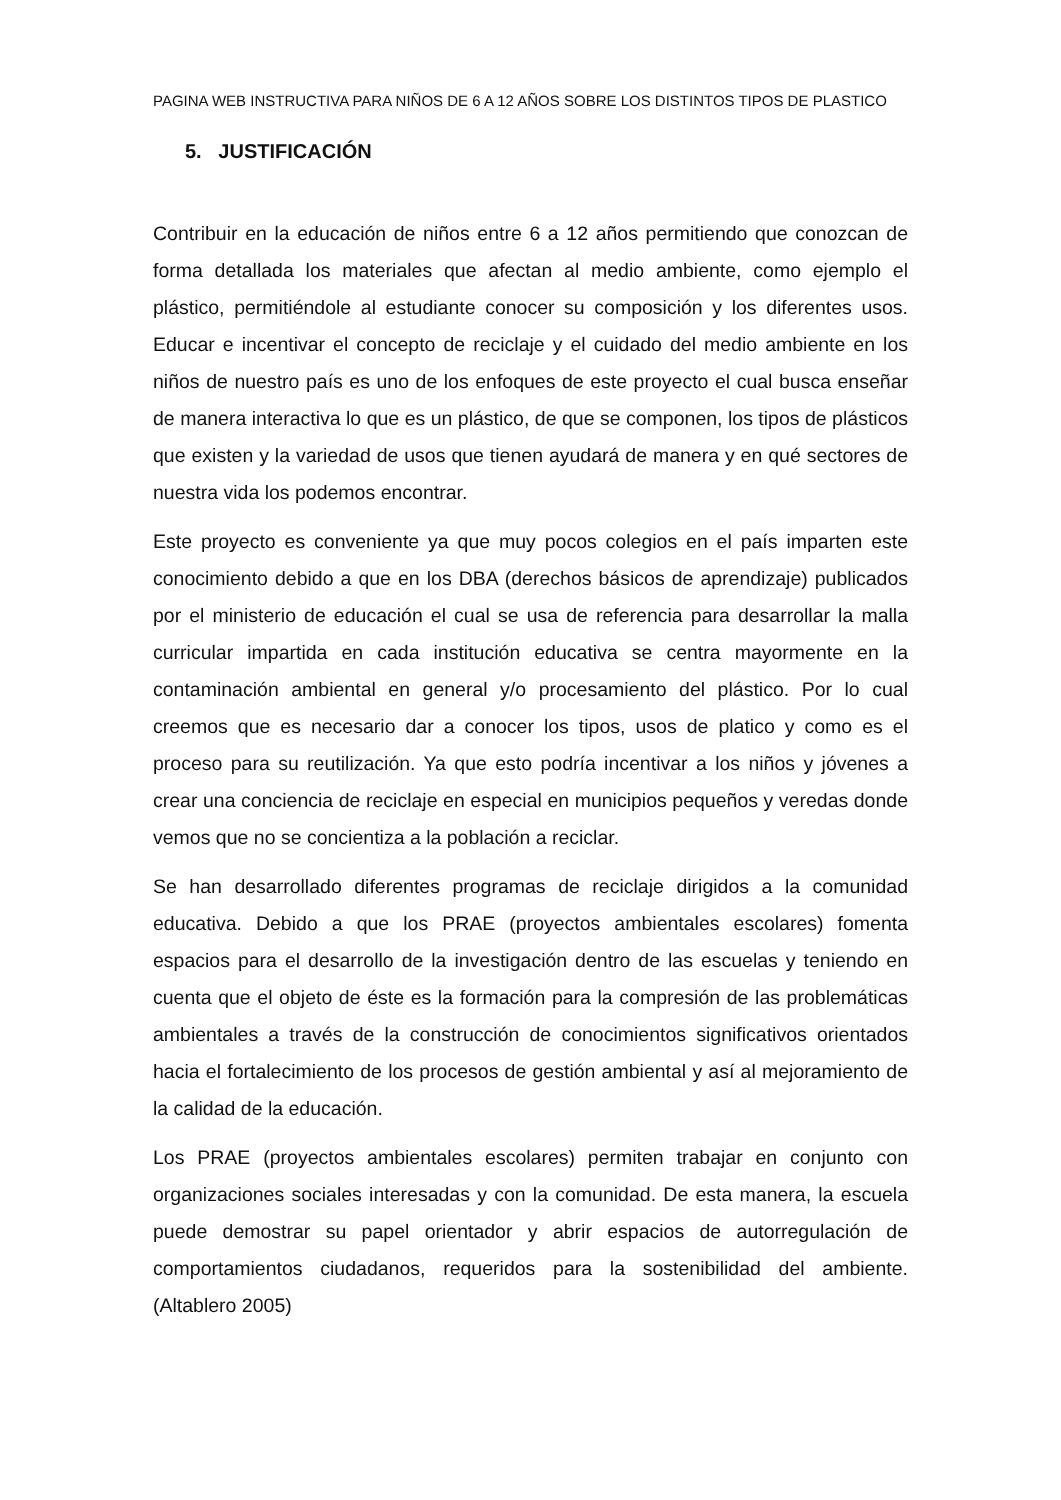PAGINA WEB INSTRUCTIVA PARA NIÑOS DE 6 A 12 AÑOS SOBRE LOS DISTINTOS TIPOS DE PLASTICO
5. JUSTIFICACIÓN
Contribuir en la educación de niños entre 6 a 12 años permitiendo que conozcan de forma detallada los materiales que afectan al medio ambiente, como ejemplo el plástico, permitiéndole al estudiante conocer su composición y los diferentes usos. Educar e incentivar el concepto de reciclaje y el cuidado del medio ambiente en los niños de nuestro país es uno de los enfoques de este proyecto el cual busca enseñar de manera interactiva lo que es un plástico, de que se componen, los tipos de plásticos que existen y la variedad de usos que tienen ayudará de manera y en qué sectores de nuestra vida los podemos encontrar.
Este proyecto es conveniente ya que muy pocos colegios en el país imparten este conocimiento debido a que en los DBA (derechos básicos de aprendizaje) publicados por el ministerio de educación el cual se usa de referencia para desarrollar la malla curricular impartida en cada institución educativa se centra mayormente en la contaminación ambiental en general y/o procesamiento del plástico. Por lo cual creemos que es necesario dar a conocer los tipos, usos de platico y como es el proceso para su reutilización. Ya que esto podría incentivar a los niños y jóvenes a crear una conciencia de reciclaje en especial en municipios pequeños y veredas donde vemos que no se concientiza a la población a reciclar.
Se han desarrollado diferentes programas de reciclaje dirigidos a la comunidad educativa. Debido a que los PRAE (proyectos ambientales escolares) fomenta espacios para el desarrollo de la investigación dentro de las escuelas y teniendo en cuenta que el objeto de éste es la formación para la compresión de las problemáticas ambientales a través de la construcción de conocimientos significativos orientados hacia el fortalecimiento de los procesos de gestión ambiental y así al mejoramiento de la calidad de la educación.
Los PRAE (proyectos ambientales escolares) permiten trabajar en conjunto con organizaciones sociales interesadas y con la comunidad. De esta manera, la escuela puede demostrar su papel orientador y abrir espacios de autorregulación de comportamientos ciudadanos, requeridos para la sostenibilidad del ambiente. (Altablero 2005)